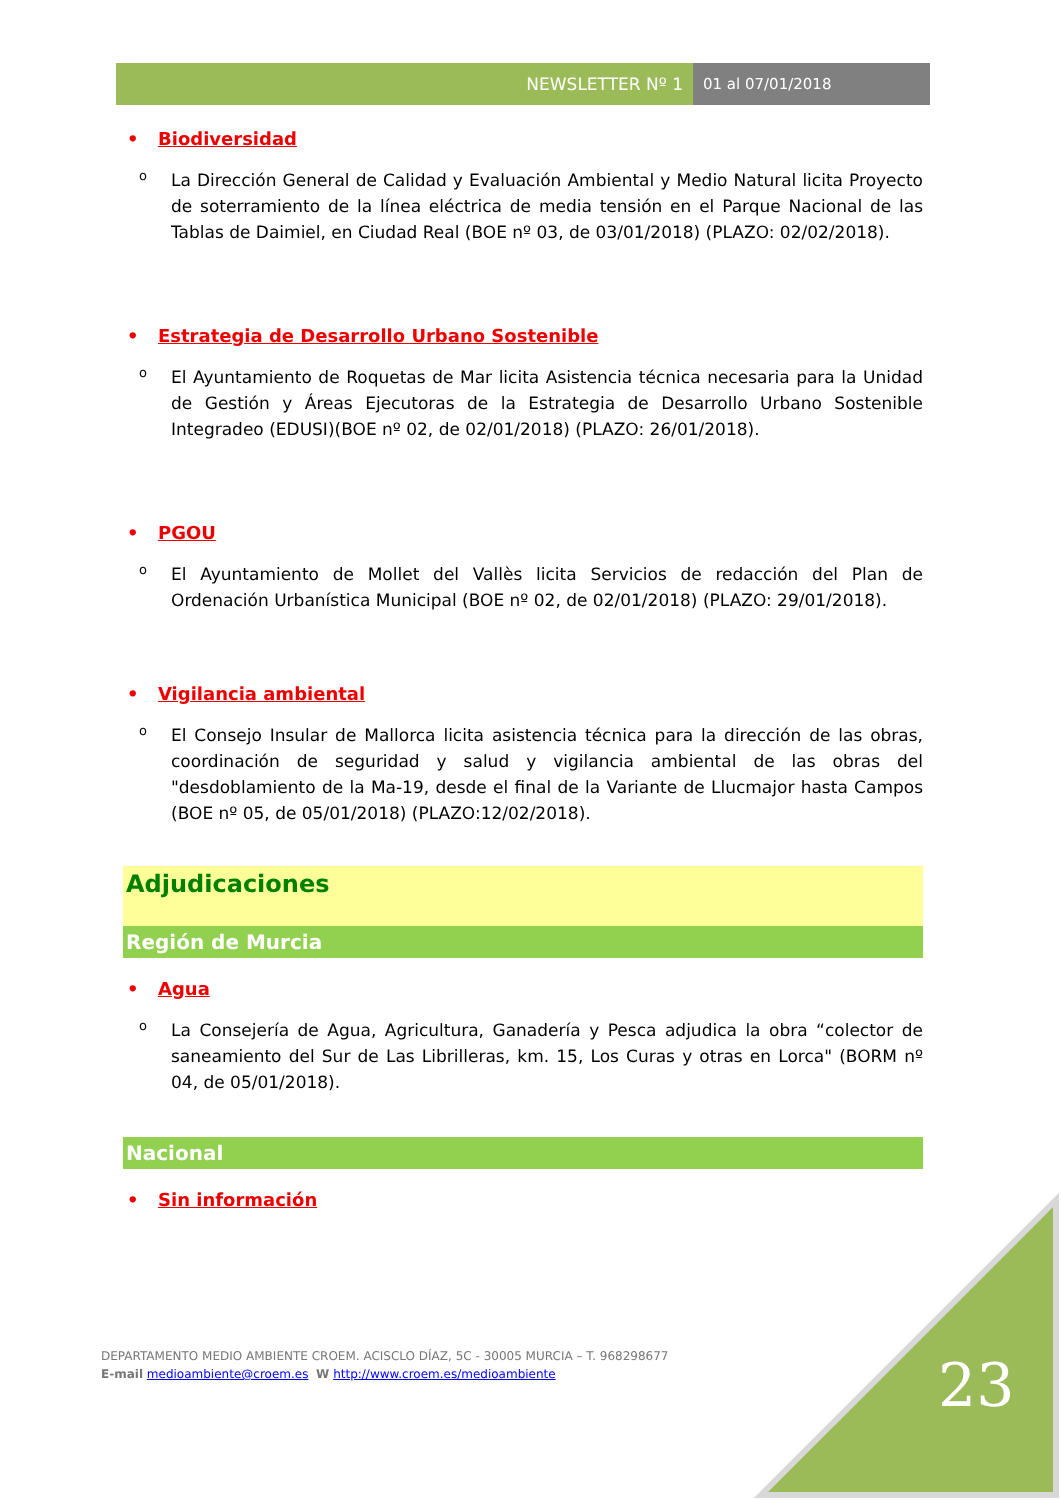NEWSLETTER Nº 1 01 al 07/01/2018
• Biodiversidad
o La Dirección General de Calidad y Evaluación Ambiental y Medio Natural licita Proyecto de soterramiento de la línea eléctrica de media tensión en el Parque Nacional de las Tablas de Daimiel, en Ciudad Real (BOE nº 03, de 03/01/2018) (PLAZO: 02/02/2018).
• Estrategia de Desarrollo Urbano Sostenible
o El Ayuntamiento de Roquetas de Mar licita Asistencia técnica necesaria para la Unidad de Gestión y Áreas Ejecutoras de la Estrategia de Desarrollo Urbano Sostenible Integradeo (EDUSI)(BOE nº 02, de 02/01/2018) (PLAZO: 26/01/2018).
• PGOU
o El Ayuntamiento de Mollet del Vallès licita Servicios de redacción del Plan de Ordenación Urbanística Municipal (BOE nº 02, de 02/01/2018) (PLAZO: 29/01/2018).
• Vigilancia ambiental
o El Consejo Insular de Mallorca licita asistencia técnica para la dirección de las obras, coordinación de seguridad y salud y vigilancia ambiental de las obras del "desdoblamiento de la Ma-19, desde el final de la Variante de Llucmajor hasta Campos (BOE nº 05, de 05/01/2018) (PLAZO:12/02/2018).
Adjudicaciones
Región de Murcia
• Agua
o La Consejería de Agua, Agricultura, Ganadería y Pesca adjudica la obra “colector de saneamiento del Sur de Las Librilleras, km. 15, Los Curas y otras en Lorca" (BORM nº 04, de 05/01/2018).
Nacional
• Sin información
DEPARTAMENTO MEDIO AMBIENTE CROEM. ACISCLO DÍAZ, 5C - 30005 MURCIA – T. 968298677
E-mail medioambiente@croem.es W http://www.croem.es/medioambiente
23